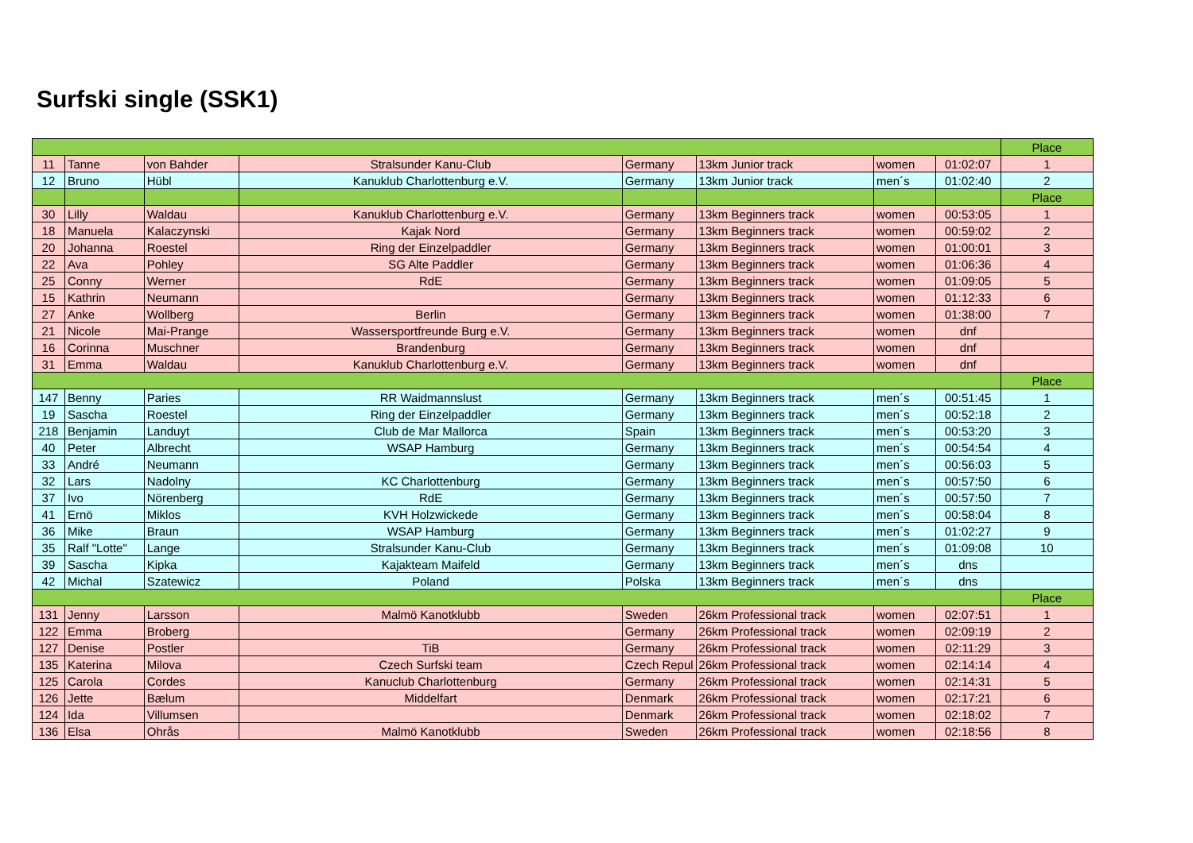Surfski single (SSK1)
| | | | | | | | | Place |
| 11 | Tanne | von Bahder | Stralsunder Kanu-Club | Germany | 13km Junior track | women | 01:02:07 | 1 |
| 12 | Bruno | Hübl | Kanuklub Charlottenburg e.V. | Germany | 13km Junior track | men´s | 01:02:40 | 2 |
| | | | | | | | | Place |
| 30 | Lilly | Waldau | Kanuklub Charlottenburg e.V. | Germany | 13km Beginners track | women | 00:53:05 | 1 |
| 18 | Manuela | Kalaczynski | Kajak Nord | Germany | 13km Beginners track | women | 00:59:02 | 2 |
| 20 | Johanna | Roestel | Ring der Einzelpaddler | Germany | 13km Beginners track | women | 01:00:01 | 3 |
| 22 | Ava | Pohley | SG Alte Paddler | Germany | 13km Beginners track | women | 01:06:36 | 4 |
| 25 | Conny | Werner | RdE | Germany | 13km Beginners track | women | 01:09:05 | 5 |
| 15 | Kathrin | Neumann | | Germany | 13km Beginners track | women | 01:12:33 | 6 |
| 27 | Anke | Wollberg | Berlin | Germany | 13km Beginners track | women | 01:38:00 | 7 |
| 21 | Nicole | Mai-Prange | Wassersportfreunde Burg e.V. | Germany | 13km Beginners track | women | dnf | |
| 16 | Corinna | Muschner | Brandenburg | Germany | 13km Beginners track | women | dnf | |
| 31 | Emma | Waldau | Kanuklub Charlottenburg e.V. | Germany | 13km Beginners track | women | dnf | |
| | | | | | | | | Place |
| 147 | Benny | Paries | RR Waidmannslust | Germany | 13km Beginners track | men´s | 00:51:45 | 1 |
| 19 | Sascha | Roestel | Ring der Einzelpaddler | Germany | 13km Beginners track | men´s | 00:52:18 | 2 |
| 218 | Benjamin | Landuyt | Club de Mar Mallorca | Spain | 13km Beginners track | men´s | 00:53:20 | 3 |
| 40 | Peter | Albrecht | WSAP Hamburg | Germany | 13km Beginners track | men´s | 00:54:54 | 4 |
| 33 | André | Neumann | | Germany | 13km Beginners track | men´s | 00:56:03 | 5 |
| 32 | Lars | Nadolny | KC Charlottenburg | Germany | 13km Beginners track | men´s | 00:57:50 | 6 |
| 37 | Ivo | Nörenberg | RdE | Germany | 13km Beginners track | men´s | 00:57:50 | 7 |
| 41 | Ernö | Miklos | KVH Holzwickede | Germany | 13km Beginners track | men´s | 00:58:04 | 8 |
| 36 | Mike | Braun | WSAP Hamburg | Germany | 13km Beginners track | men´s | 01:02:27 | 9 |
| 35 | Ralf "Lotte" | Lange | Stralsunder Kanu-Club | Germany | 13km Beginners track | men´s | 01:09:08 | 10 |
| 39 | Sascha | Kipka | Kajakteam Maifeld | Germany | 13km Beginners track | men´s | dns | |
| 42 | Michal | Szatewicz | Poland | Polska | 13km Beginners track | men´s | dns | |
| | | | | | | | | Place |
| 131 | Jenny | Larsson | Malmö Kanotklubb | Sweden | 26km Professional track | women | 02:07:51 | 1 |
| 122 | Emma | Broberg | | Germany | 26km Professional track | women | 02:09:19 | 2 |
| 127 | Denise | Postler | TiB | Germany | 26km Professional track | women | 02:11:29 | 3 |
| 135 | Katerina | Milova | Czech Surfski team | Czech Repul | 26km Professional track | women | 02:14:14 | 4 |
| 125 | Carola | Cordes | Kanuclub Charlottenburg | Germany | 26km Professional track | women | 02:14:31 | 5 |
| 126 | Jette | Bælum | Middelfart | Denmark | 26km Professional track | women | 02:17:21 | 6 |
| 124 | Ida | Villumsen | | Denmark | 26km Professional track | women | 02:18:02 | 7 |
| 136 | Elsa | Ohrås | Malmö Kanotklubb | Sweden | 26km Professional track | women | 02:18:56 | 8 |